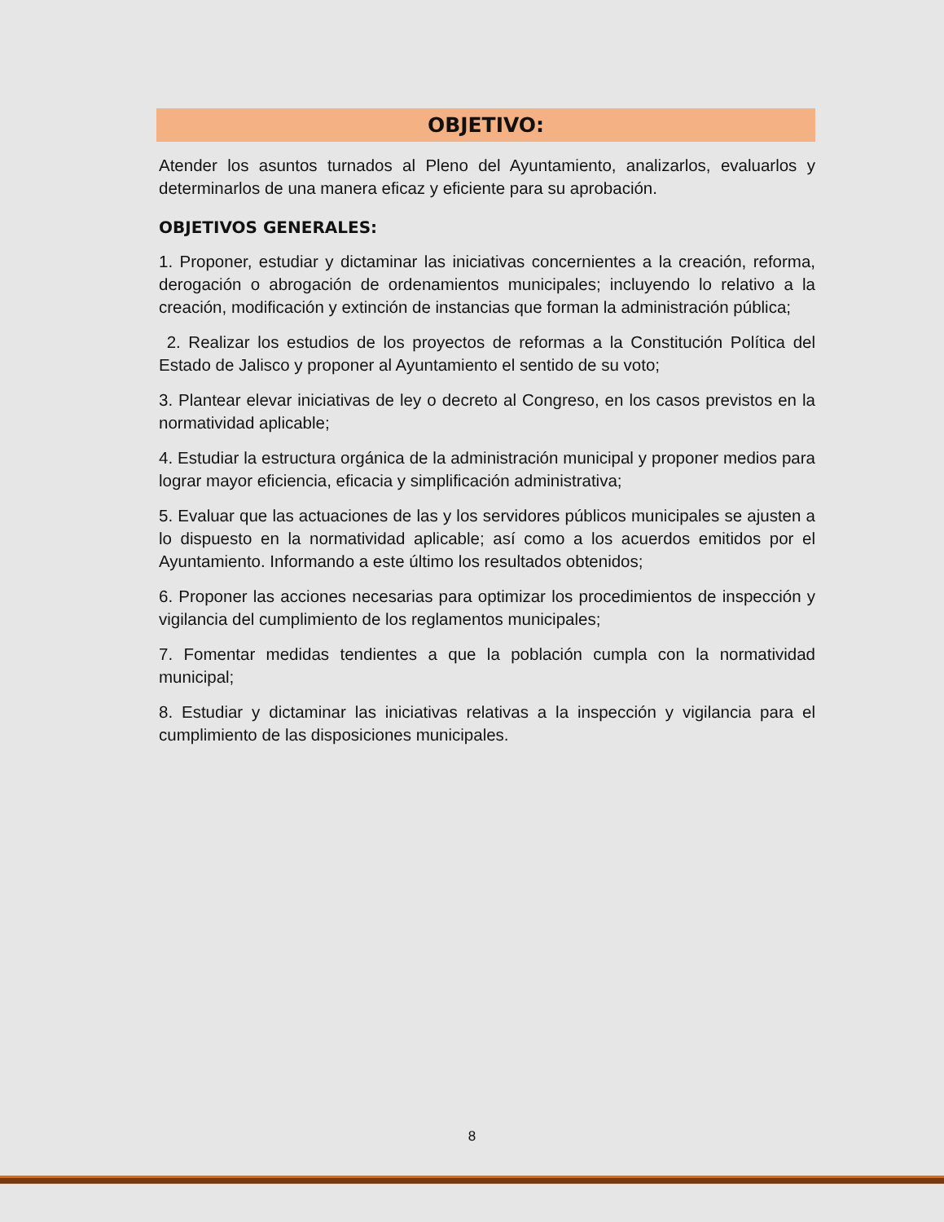OBJETIVO:
Atender los asuntos turnados al Pleno del Ayuntamiento, analizarlos, evaluarlos y determinarlos de una manera eficaz y eficiente para su aprobación.
OBJETIVOS GENERALES:
1. Proponer, estudiar y dictaminar las iniciativas concernientes a la creación, reforma, derogación o abrogación de ordenamientos municipales; incluyendo lo relativo a la creación, modificación y extinción de instancias que forman la administración pública;
2. Realizar los estudios de los proyectos de reformas a la Constitución Política del Estado de Jalisco y proponer al Ayuntamiento el sentido de su voto;
3. Plantear elevar iniciativas de ley o decreto al Congreso, en los casos previstos en la normatividad aplicable;
4. Estudiar la estructura orgánica de la administración municipal y proponer medios para lograr mayor eficiencia, eficacia y simplificación administrativa;
5. Evaluar que las actuaciones de las y los servidores públicos municipales se ajusten a lo dispuesto en la normatividad aplicable; así como a los acuerdos emitidos por el Ayuntamiento. Informando a este último los resultados obtenidos;
6. Proponer las acciones necesarias para optimizar los procedimientos de inspección y vigilancia del cumplimiento de los reglamentos municipales;
7. Fomentar medidas tendientes a que la población cumpla con la normatividad municipal;
8. Estudiar y dictaminar las iniciativas relativas a la inspección y vigilancia para el cumplimiento de las disposiciones municipales.
8